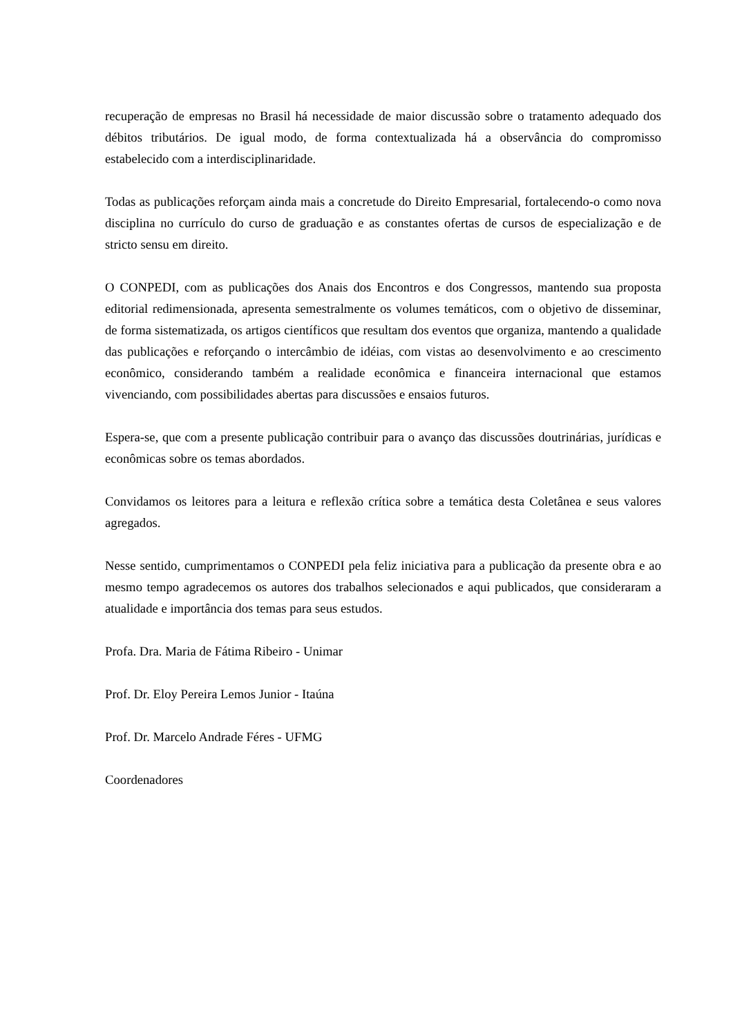recuperação de empresas no Brasil há necessidade de maior discussão sobre o tratamento adequado dos débitos tributários. De igual modo, de forma contextualizada há a observância do compromisso estabelecido com a interdisciplinaridade.
Todas as publicações reforçam ainda mais a concretude do Direito Empresarial, fortalecendo-o como nova disciplina no currículo do curso de graduação e as constantes ofertas de cursos de especialização e de stricto sensu em direito.
O CONPEDI, com as publicações dos Anais dos Encontros e dos Congressos, mantendo sua proposta editorial redimensionada, apresenta semestralmente os volumes temáticos, com o objetivo de disseminar, de forma sistematizada, os artigos científicos que resultam dos eventos que organiza, mantendo a qualidade das publicações e reforçando o intercâmbio de idéias, com vistas ao desenvolvimento e ao crescimento econômico, considerando também a realidade econômica e financeira internacional que estamos vivenciando, com possibilidades abertas para discussões e ensaios futuros.
Espera-se, que com a presente publicação contribuir para o avanço das discussões doutrinárias, jurídicas e econômicas sobre os temas abordados.
Convidamos os leitores para a leitura e reflexão crítica sobre a temática desta Coletânea e seus valores agregados.
Nesse sentido, cumprimentamos o CONPEDI pela feliz iniciativa para a publicação da presente obra e ao mesmo tempo agradecemos os autores dos trabalhos selecionados e aqui publicados, que consideraram a atualidade e importância dos temas para seus estudos.
Profa. Dra. Maria de Fátima Ribeiro - Unimar
Prof. Dr. Eloy Pereira Lemos Junior - Itaúna
Prof. Dr. Marcelo Andrade Féres - UFMG
Coordenadores